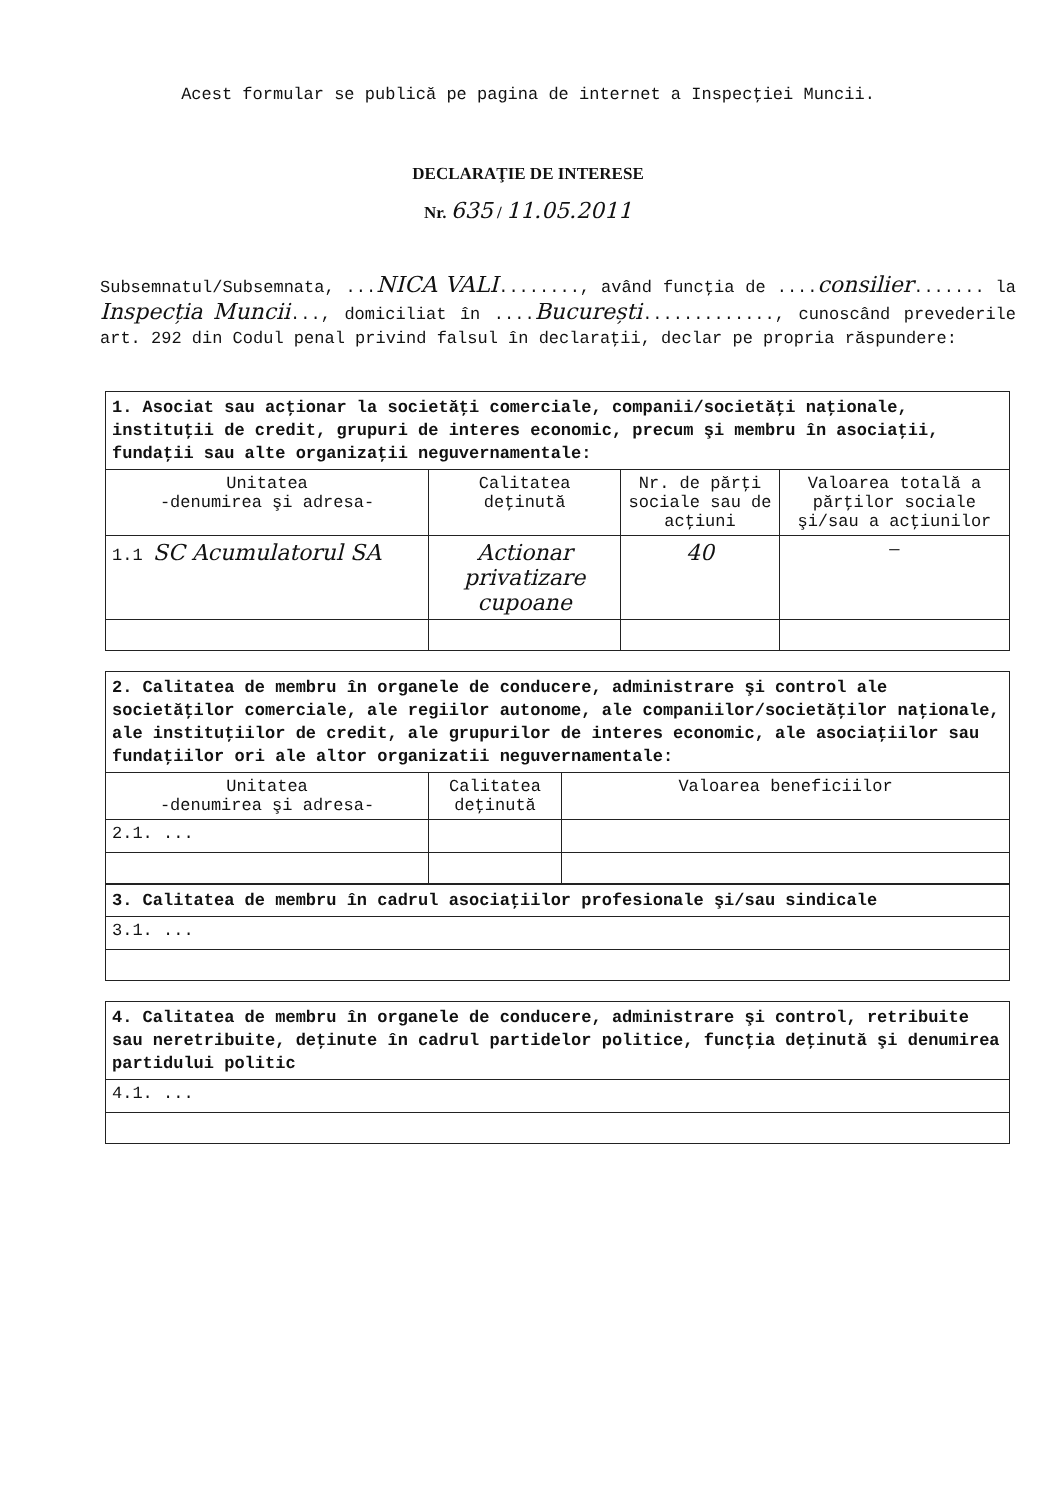Acest formular se publică pe pagina de internet a Inspecţiei Muncii.
DECLARAŢIE DE INTERESE
Nr. 635 / 11.05.2011
Subsemnatul/Subsemnata, ...NICA VALI........, având funcţia de ....consilier....... la Inspecția Muncii..., domiciliat în ....București............., cunoscând prevederile art. 292 din Codul penal privind falsul în declaraţii, declar pe propria răspundere:
| 1. Asociat sau acţionar la societăţi comerciale, companii/societăţi naţionale, instituţii de credit, grupuri de interes economic, precum şi membru în asociaţii, fundaţii sau alte organizaţii neguvernamentale: | | | |
| Unitatea -denumirea şi adresa- | Calitatea deţinută | Nr. de părţi sociale sau de acţiuni | Valoarea totală a părţilor sociale şi/sau a acţiunilor |
| 1.1 SC Acumulatorul SA | Actionar privatizare cupoane | 40 | — |
| 2. Calitatea de membru în organele de conducere, administrare şi control ale societăţilor comerciale, ale regiilor autonome, ale companiilor/societăţilor naţionale, ale instituţiilor de credit, ale grupurilor de interes economic, ale asociaţiilor sau fundaţiilor ori ale altor organizatii neguvernamentale: | | |
| Unitatea -denumirea şi adresa- | Calitatea deţinută | Valoarea beneficiilor |
| 2.1. ... | | |
| 3. Calitatea de membru în cadrul asociaţiilor profesionale şi/sau sindicale |
| 3.1. ... |
| 4. Calitatea de membru în organele de conducere, administrare şi control, retribuite sau neretribuite, deţinute în cadrul partidelor politice, funcţia deţinută şi denumirea partidului politic |
| 4.1. ... |